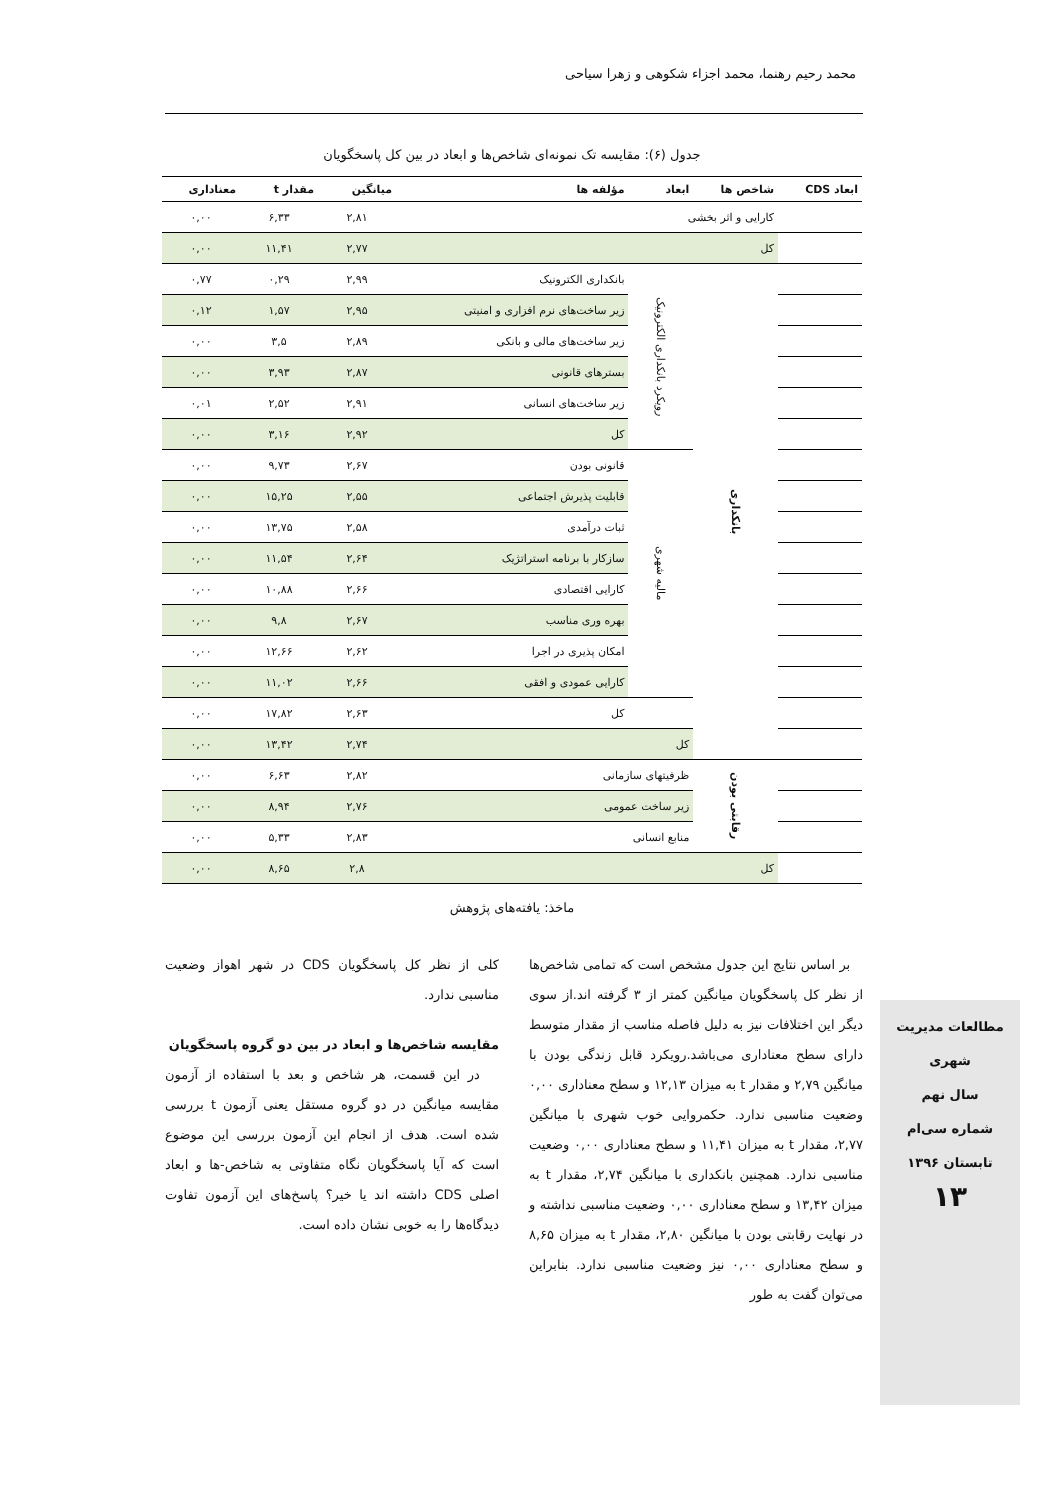محمد رحیم رهنما، محمد اجزاء شکوهی و زهرا سیاحی
جدول (۶): مقایسه تک نمونه‌ای شاخص‌ها و ابعاد در بین کل پاسخگویان
| ابعاد CDS | شاخص ها | ابعاد | مؤلفه ها | میانگین | مقدار t | معناداری |
| --- | --- | --- | --- | --- | --- | --- |
| | کارایی و اثر بخشی | | | ۲,۸۱ | ۶,۳۳ | ۰,۰۰ |
| | کل | | | ۲,۷۷ | ۱۱,۴۱ | ۰,۰۰ |
| | بانکداری | رویکرد بانکداری الکترونیک | بانکداری الکترونیک | ۲,۹۹ | ۰,۲۹ | ۰,۷۷ |
| | | | زیر ساخت‌های نرم افزاری و امنیتی | ۲,۹۵ | ۱,۵۷ | ۰,۱۲ |
| | | | زیر ساخت‌های مالی و بانکی | ۲,۸۹ | ۳,۵ | ۰,۰۰ |
| | | | بسترهای قانونی | ۲,۸۷ | ۳,۹۳ | ۰,۰۰ |
| | | | زیر ساخت‌های انسانی | ۲,۹۱ | ۲,۵۲ | ۰,۰۱ |
| | | | کل | ۲,۹۲ | ۳,۱۶ | ۰,۰۰ |
| | | مالیه شهری | قانونی بودن | ۲,۶۷ | ۹,۷۳ | ۰,۰۰ |
| | | | قابلیت پذیرش اجتماعی | ۲,۵۵ | ۱۵,۲۵ | ۰,۰۰ |
| | | | ثبات درآمدی | ۲,۵۸ | ۱۳,۷۵ | ۰,۰۰ |
| | | | سازکار با برنامه استراتژیک | ۲,۶۴ | ۱۱,۵۴ | ۰,۰۰ |
| | | | کارایی اقتصادی | ۲,۶۶ | ۱۰,۸۸ | ۰,۰۰ |
| | | | بهره وری مناسب | ۲,۶۷ | ۹,۸ | ۰,۰۰ |
| | | | امکان پذیری در اجرا | ۲,۶۲ | ۱۲,۶۶ | ۰,۰۰ |
| | | | کارایی عمودی و افقی | ۲,۶۶ | ۱۱,۰۲ | ۰,۰۰ |
| | | | کل | ۲,۶۳ | ۱۷,۸۲ | ۰,۰۰ |
| | | کل | | ۲,۷۴ | ۱۳,۴۲ | ۰,۰۰ |
| | رقابتی بودن | ظرفیتهای سازمانی | | ۲,۸۲ | ۶,۶۳ | ۰,۰۰ |
| | | زیر ساخت عمومی | | ۲,۷۶ | ۸,۹۴ | ۰,۰۰ |
| | | منابع انسانی | | ۲,۸۳ | ۵,۳۳ | ۰,۰۰ |
| | کل | | | ۲,۸ | ۸,۶۵ | ۰,۰۰ |
ماخذ: یافته‌های پژوهش
بر اساس نتایج این جدول مشخص است که تمامی شاخص‌ها از نظر کل پاسخگویان میانگین کمتر از ۳ گرفته اند.از سوی دیگر این اختلافات نیز به دلیل فاصله مناسب از مقدار متوسط دارای سطح معناداری می‌باشد.رویکرد قابل زندگی بودن با میانگین ۲,۷۹ و مقدار t به میزان ۱۲,۱۳ و سطح معناداری ۰,۰۰ وضعیت مناسبی ندارد. حکمروایی خوب شهری با میانگین ۲,۷۷، مقدار t به میزان ۱۱,۴۱ و سطح معناداری ۰,۰۰ وضعیت مناسبی ندارد. همچنین بانکداری با میانگین ۲,۷۴، مقدار t به میزان ۱۳,۴۲ و سطح معناداری ۰,۰۰ وضعیت مناسبی نداشته و در نهایت رقابتی بودن با میانگین ۲,۸۰، مقدار t به میزان ۸,۶۵ و سطح معناداری ۰,۰۰ نیز وضعیت مناسبی ندارد. بنابراین می‌توان گفت به طور
کلی از نظر کل پاسخگویان CDS در شهر اهواز وضعیت مناسبی ندارد.
مقایسه شاخص‌ها و ابعاد در بین دو گروه پاسخگویان
در این قسمت، هر شاخص و بعد با استفاده از آزمون مقایسه میانگین در دو گروه مستقل یعنی آزمون t بررسی شده است. هدف از انجام این آزمون بررسی این موضوع است که آیا پاسخگویان نگاه متفاوتی به شاخص-ها و ابعاد اصلی CDS داشته اند یا خیر؟ پاسخ‌های این آزمون تفاوت دیدگاه‌ها را به خوبی نشان داده است.
مطالعات مدیریت شهری
سال نهم
شماره سی‌ام
تابستان ۱۳۹۶
۱۳